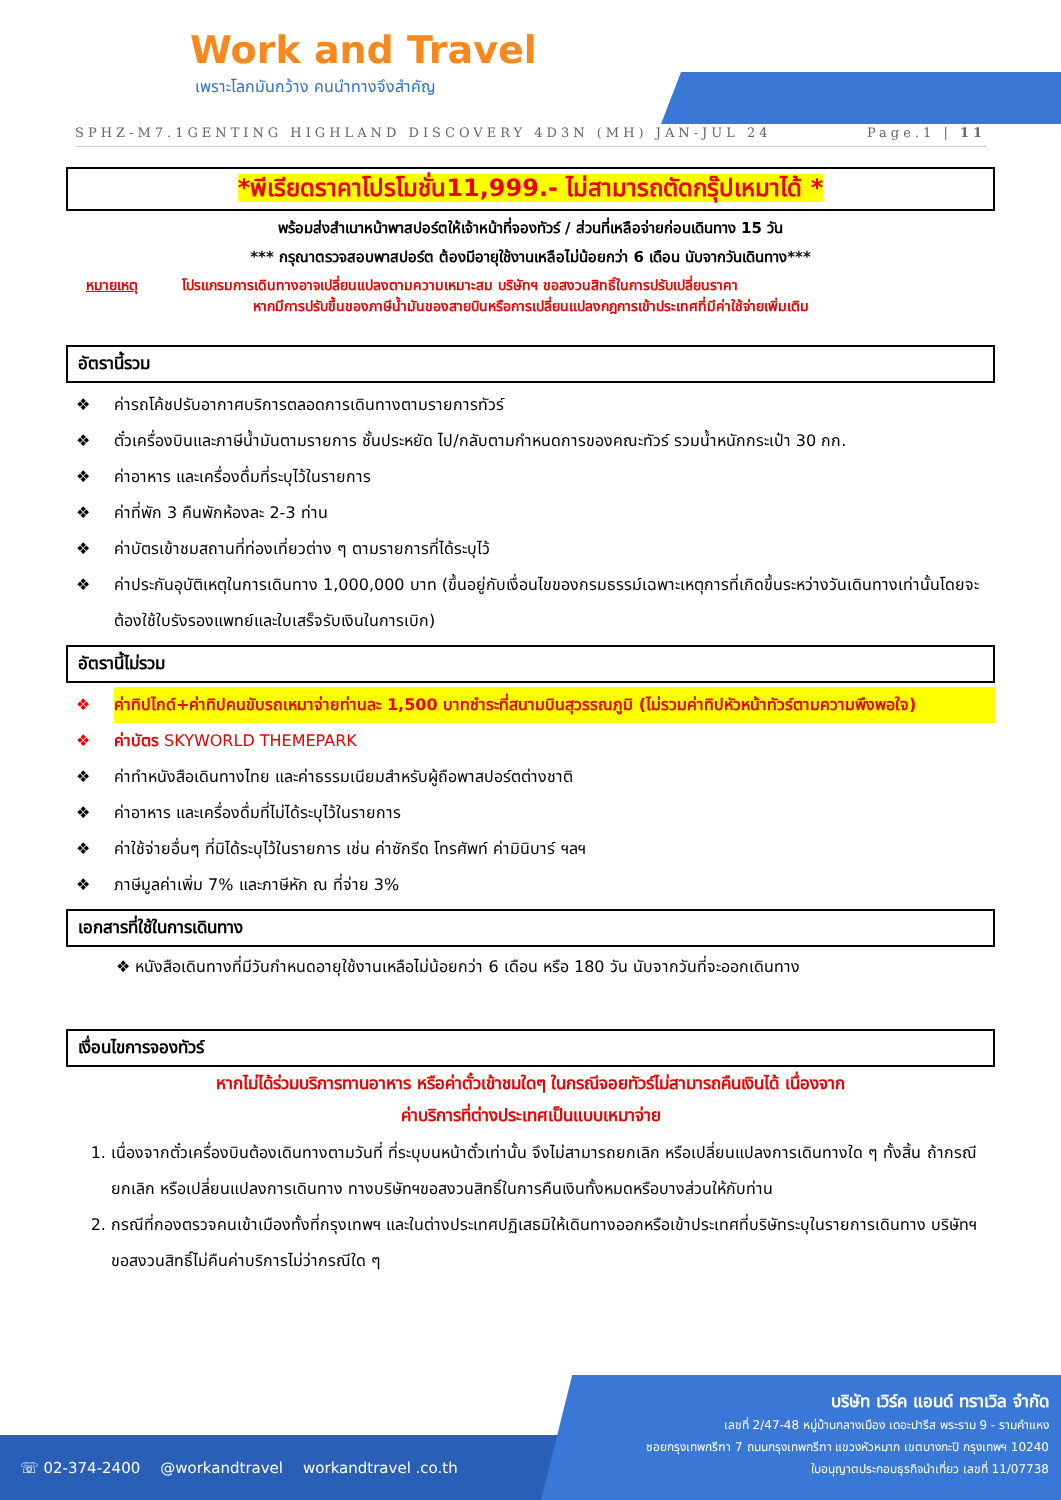Work and Travel
เพราะโลกมันกว้าง คนนำทางจึงสำคัญ
SPHZ-M7.1GENTING HIGHLAND DISCOVERY 4D3N (MH) JAN-JUL 24 Page.1 | 11
*พีเรียดราคาโปรโมชั่น11,999.- ไม่สามารถตัดกรุ๊ปเหมาได้ *
พร้อมส่งสำเนาหน้าพาสปอร์ตให้เจ้าหน้าที่จองทัวร์ / ส่วนที่เหลือจ่ายก่อนเดินทาง 15 วัน
*** กรุณาตรวจสอบพาสปอร์ต ต้องมีอายุใช้งานเหลือไม่น้อยกว่า 6 เดือน นับจากวันเดินทาง***
หมายเหตุ โปรแกรมการเดินทางอาจเปลี่ยนแปลงตามความเหมาะสม บริษัทฯ ขอสงวนสิทธิ์ในการปรับเปลี่ยนราคา
หากมีการปรับขึ้นของภาษีน้ำมันของสายบินหรือการเปลี่ยนแปลงกฎการเข้าประเทศที่มีค่าใช้จ่ายเพิ่มเติม
อัตรานี้รวม
❖ ค่ารถโค้ชปรับอากาศบริการตลอดการเดินทางตามรายการทัวร์
❖ ตั๋วเครื่องบินและภาษีน้ำมันตามรายการ ชั้นประหยัด ไป/กลับตามกำหนดการของคณะทัวร์ รวมน้ำหนักกระเป๋า 30 กก.
❖ ค่าอาหาร และเครื่องดื่มที่ระบุไว้ในรายการ
❖ ค่าที่พัก 3 คืนพักห้องละ 2-3 ท่าน
❖ ค่าบัตรเข้าชมสถานที่ท่องเที่ยวต่าง ๆ ตามรายการที่ได้ระบุไว้
❖ ค่าประกันอุบัติเหตุในการเดินทาง 1,000,000 บาท (ขึ้นอยู่กับเงื่อนไขของกรมธรรม์เฉพาะเหตุการที่เกิดขึ้นระหว่างวันเดินทางเท่านั้นโดยจะต้องใช้ใบรังรองแพทย์และใบเสร็จรับเงินในการเบิก)
อัตรานี้ไม่รวม
❖ ค่าทิปไกด์+ค่าทิปคนขับรถเหมาจ่ายท่านละ 1,500 บาทชำระที่สนามบินสุวรรณภูมิ (ไม่รวมค่าทิปหัวหน้าทัวร์ตามความพึงพอใจ)
❖ ค่าบัตร SKYWORLD THEMEPARK
❖ ค่าทำหนังสือเดินทางไทย และค่าธรรมเนียมสำหรับผู้ถือพาสปอร์ตต่างชาติ
❖ ค่าอาหาร และเครื่องดื่มที่ไม่ได้ระบุไว้ในรายการ
❖ ค่าใช้จ่ายอื่นๆ ที่มิได้ระบุไว้ในรายการ เช่น ค่าซักรีด โทรศัพท์ ค่ามินิบาร์ ฯลฯ
❖ ภาษีมูลค่าเพิ่ม 7% และภาษีหัก ณ ที่จ่าย 3%
เอกสารที่ใช้ในการเดินทาง
❖ หนังสือเดินทางที่มีวันกำหนดอายุใช้งานเหลือไม่น้อยกว่า 6 เดือน หรือ 180 วัน นับจากวันที่จะออกเดินทาง
เงื่อนไขการจองทัวร์
หากไม่ได้ร่วมบริการทานอาหาร หรือค่าตั๋วเข้าชมใดๆ ในกรณีจอยทัวร์ไม่สามารถคืนเงินได้ เนื่องจาก
ค่าบริการที่ต่างประเทศเป็นแบบเหมาจ่าย
1. เนื่องจากตั๋วเครื่องบินต้องเดินทางตามวันที่ ที่ระบุบนหน้าตั๋วเท่านั้น จึงไม่สามารถยกเลิก หรือเปลี่ยนแปลงการเดินทางใด ๆ ทั้งสิ้น ถ้ากรณียกเลิก หรือเปลี่ยนแปลงการเดินทาง ทางบริษัทฯขอสงวนสิทธิ์ในการคืนเงินทั้งหมดหรือบางส่วนให้กับท่าน
2. กรณีที่กองตรวจคนเข้าเมืองทั้งที่กรุงเทพฯ และในต่างประเทศปฏิเสธมิให้เดินทางออกหรือเข้าประเทศที่บริษัทระบุในรายการเดินทาง บริษัทฯขอสงวนสิทธิ์ไม่คืนค่าบริการไม่ว่ากรณีใด ๆ
☏ 02-374-2400 @workandtravel workandtravel .co.th
บริษัท เวิร์ค แอนด์ ทราเวิล จำกัด
เลขที่ 2/47-48 หมู่บ้านกลางเมือง เดอะปารีส พระราม 9 - รามคำแหง
ซอยกรุงเทพกรีฑา 7 ถนนกรุงเทพกรีฑา แขวงหัวหมาก เขตบางกะปิ กรุงเทพฯ 10240
ใบอนุญาตประกอบธุรกิจนำเที่ยว เลขที่ 11/07738